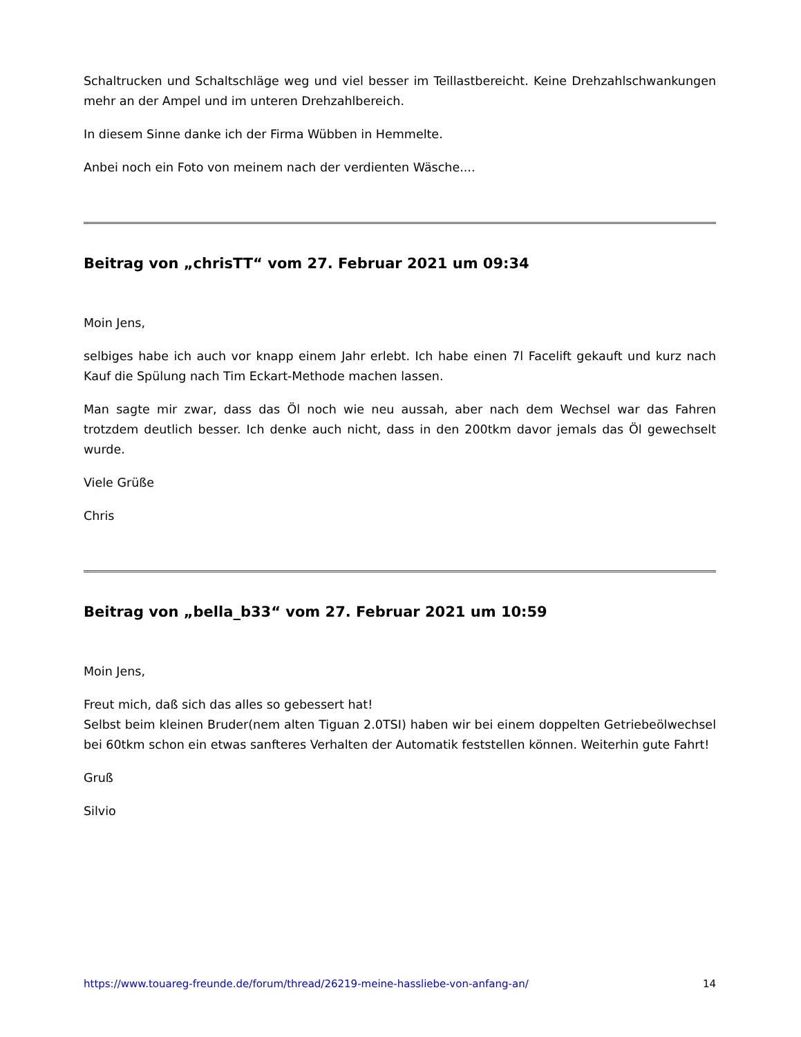Schaltrucken und Schaltschläge weg und viel besser im Teillastbereicht. Keine Drehzahlschwankungen mehr an der Ampel und im unteren Drehzahlbereich.
In diesem Sinne danke ich der Firma Wübben in Hemmelte.
Anbei noch ein Foto von meinem nach der verdienten Wäsche....
Beitrag von „chrisTT“ vom 27. Februar 2021 um 09:34
Moin Jens,
selbiges habe ich auch vor knapp einem Jahr erlebt. Ich habe einen 7l Facelift gekauft und kurz nach Kauf die Spülung nach Tim Eckart-Methode machen lassen.
Man sagte mir zwar, dass das Öl noch wie neu aussah, aber nach dem Wechsel war das Fahren trotzdem deutlich besser. Ich denke auch nicht, dass in den 200tkm davor jemals das Öl gewechselt wurde.
Viele Grüße
Chris
Beitrag von „bella_b33“ vom 27. Februar 2021 um 10:59
Moin Jens,
Freut mich, daß sich das alles so gebessert hat!
Selbst beim kleinen Bruder(nem alten Tiguan 2.0TSI) haben wir bei einem doppelten Getriebeölwechsel bei 60tkm schon ein etwas sanfteres Verhalten der Automatik feststellen können. Weiterhin gute Fahrt!
Gruß
Silvio
https://www.touareg-freunde.de/forum/thread/26219-meine-hassliebe-von-anfang-an/ 14